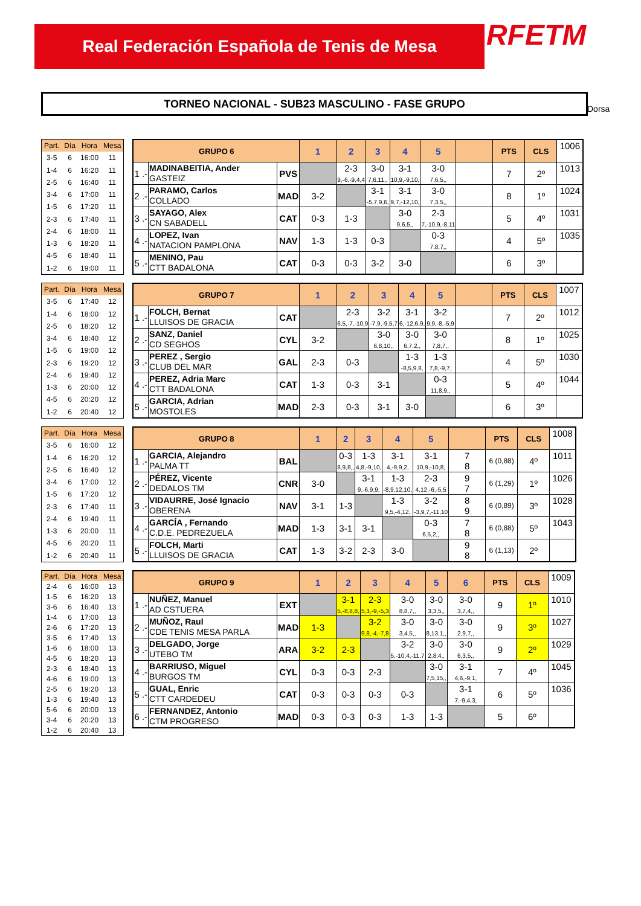Real Federación Española de Tenis de Mesa RFETM
TORNEO NACIONAL - SUB23 MASCULINO - FASE GRUPO
Dorsa
| Part. | Día | Hora | Mesa |
| --- | --- | --- | --- |
| 3-5 | 6 | 16:00 | 11 |
| 1-4 | 6 | 16:20 | 11 |
| 2-5 | 6 | 16:40 | 11 |
| 3-4 | 6 | 17:00 | 11 |
| 1-5 | 6 | 17:20 | 11 |
| 2-3 | 6 | 17:40 | 11 |
| 2-4 | 6 | 18:00 | 11 |
| 1-3 | 6 | 18:20 | 11 |
| 4-5 | 6 | 18:40 | 11 |
| 1-2 | 6 | 19:00 | 11 |
| GRUPO 6 | | | 1 | 2 | 3 | 4 | 5 | | PTS | CLS | 1006 |
| 1 .- | MADINABEITIA, Ander GASTEIZ | PVS | | 2-3 9,-6,-9,4,4 | 3-0 7,6,11,, | 3-1 10,9,-9,10, | 3-0 7,6,5,, | | 7 | 2º | 1013 |
| 2 .- | PARAMO, Carlos COLLADO | MAD | 3-2 | | 3-1 -5,7,9,6, | 3-1 9,7,-12,10, | 3-0 7,3,5,, | | 8 | 1º | 1024 |
| 3 .- | SAYAGO, Alex CN SABADELL | CAT | 0-3 | 1-3 | | 3-0 9,6,5,, | 2-3 7,-10,9,-8,11 | | 5 | 4º | 1031 |
| 4 .- | LOPEZ, Ivan NATACION PAMPLONA | NAV | 1-3 | 1-3 | 0-3 | | 0-3 7,8,7,, | | 4 | 5º | 1035 |
| 5 .- | MENINO, Pau CTT BADALONA | CAT | 0-3 | 0-3 | 3-2 | 3-0 | | | 6 | 3º | |
| Part. | Día | Hora | Mesa |
| --- | --- | --- | --- |
| 3-5 | 6 | 17:40 | 12 |
| 1-4 | 6 | 18:00 | 12 |
| 2-5 | 6 | 18:20 | 12 |
| 3-4 | 6 | 18:40 | 12 |
| 1-5 | 6 | 19:00 | 12 |
| 2-3 | 6 | 19:20 | 12 |
| 2-4 | 6 | 19:40 | 12 |
| 1-3 | 6 | 20:00 | 12 |
| 4-5 | 6 | 20:20 | 12 |
| 1-2 | 6 | 20:40 | 12 |
| GRUPO 7 | | | 1 | 2 | 3 | 4 | 5 | | PTS | CLS | 1007 |
| 1 .- | FOLCH, Bernat LLUISOS DE GRACIA | CAT | | 2-3 6,5,-7,-10,9 | 3-2 -7,9,-9,5,7 | 3-1 6,-12,6,9, | 3-2 9,9,-8,-5,9 | | 7 | 2º | 1012 |
| 2 .- | SANZ, Daniel CD SEGHOS | CYL | 3-2 | | 3-0 6,8,10,, | 3-0 6,7,2,, | 3-0 7,8,7,, | | 8 | 1º | 1025 |
| 3 .- | PEREZ , Sergio CLUB DEL MAR | GAL | 2-3 | 0-3 | | 1-3 -8,5,9,8, | 1-3 7,8,-9,7, | | 4 | 5º | 1030 |
| 4 .- | PEREZ, Adria Marc CTT BADALONA | CAT | 1-3 | 0-3 | 3-1 | | 0-3 11,8,9,, | | 5 | 4º | 1044 |
| 5 .- | GARCIA, Adrian MOSTOLES | MAD | 2-3 | 0-3 | 3-1 | 3-0 | | | 6 | 3º | |
| Part. | Día | Hora | Mesa |
| --- | --- | --- | --- |
| 3-5 | 6 | 16:00 | 12 |
| 1-4 | 6 | 16:20 | 12 |
| 2-5 | 6 | 16:40 | 12 |
| 3-4 | 6 | 17:00 | 12 |
| 1-5 | 6 | 17:20 | 12 |
| 2-3 | 6 | 17:40 | 11 |
| 2-4 | 6 | 19:40 | 11 |
| 1-3 | 6 | 20:00 | 11 |
| 4-5 | 6 | 20:20 | 11 |
| 1-2 | 6 | 20:40 | 11 |
| GRUPO 8 | | | 1 | 2 | 3 | 4 | 5 | | PTS | CLS | 1008 |
| 1 .- | GARCIA, Alejandro PALMA TT | BAL | | 0-3 8,9,8,, | 1-3 4,8,-9,10, | 3-1 4,-9,9,2, | 3-1 10,9,-10,8, | 7 8 | 6 (0,88) | 4º | 1011 |
| 2 .- | PÉREZ, Vicente DEDALOS TM | CNR | 3-0 | | 3-1 9,-6,9,9, | 1-3 -8,9,12,10, | 2-3 4,12,-6,-5,5 | 9 7 | 6 (1,29) | 1º | 1026 |
| 3 .- | VIDAURRE, José Ignacio OBERENA | NAV | 3-1 | 1-3 | | 1-3 9,5,-4,12, | 3-2 -3,9,7,-11,10 | 8 9 | 6 (0,89) | 3º | 1028 |
| 4 .- | GARCÍA , Fernando C.D.E. PEDREZUELA | MAD | 1-3 | 3-1 | 3-1 | | 0-3 6,5,2,, | 7 8 | 6 (0,88) | 5º | 1043 |
| 5 .- | FOLCH, Marti LLUISOS DE GRACIA | CAT | 1-3 | 3-2 | 2-3 | 3-0 | | 9 8 | 6 (1,13) | 2º | |
| Part. | Día | Hora | Mesa |
| --- | --- | --- | --- |
| 2-4 | 6 | 16:00 | 13 |
| 1-5 | 6 | 16:20 | 13 |
| 3-6 | 6 | 16:40 | 13 |
| 1-4 | 6 | 17:00 | 13 |
| 2-6 | 6 | 17:20 | 13 |
| 3-5 | 6 | 17:40 | 13 |
| 1-6 | 6 | 18:00 | 13 |
| 4-5 | 6 | 18:20 | 13 |
| 2-3 | 6 | 18:40 | 13 |
| 4-6 | 6 | 19:00 | 13 |
| 2-5 | 6 | 19:20 | 13 |
| 1-3 | 6 | 19:40 | 13 |
| 5-6 | 6 | 20:00 | 13 |
| 3-4 | 6 | 20:20 | 13 |
| 1-2 | 6 | 20:40 | 13 |
| GRUPO 9 | | | 1 | 2 | 3 | 4 | 5 | 6 | PTS | CLS | 1009 |
| 1 .- | NUÑEZ, Manuel AD CSTUERA | EXT | | 3-1 5,-8,8,8, | 2-3 5,3,-9,-5,3 | 3-0 8,8,7,, | 3-0 3,3,5,, | 3-0 3,7,4,, | 9 | 1º | 1010 |
| 2 .- | MUÑOZ, Raul CDE TENIS MESA PARLA | MAD | 1-3 | | 3-2 9,8,-4,-7,8 | 3-0 3,4,5,, | 3-0 8,13,1,, | 3-0 2,9,7,, | 9 | 3º | 1027 |
| 3 .- | DELGADO, Jorge UTEBO TM | ARA | 3-2 | 2-3 | | 3-2 5,-10,4,-11,7 | 3-0 2,8,4,, | 3-0 6,3,5,, | 9 | 2º | 1029 |
| 4 .- | BARRIUSO, Miguel BURGOS TM | CYL | 0-3 | 0-3 | 2-3 | | 3-0 7,5,15,, | 3-1 4,6,-9,1, | 7 | 4º | 1045 |
| 5 .- | GUAL, Enric CTT CARDEDEU | CAT | 0-3 | 0-3 | 0-3 | 0-3 | | 3-1 7,-9,4,3, | 6 | 5º | 1036 |
| 6 .- | FERNANDEZ, Antonio CTM PROGRESO | MAD | 0-3 | 0-3 | 0-3 | 1-3 | 1-3 | | 5 | 6º | |